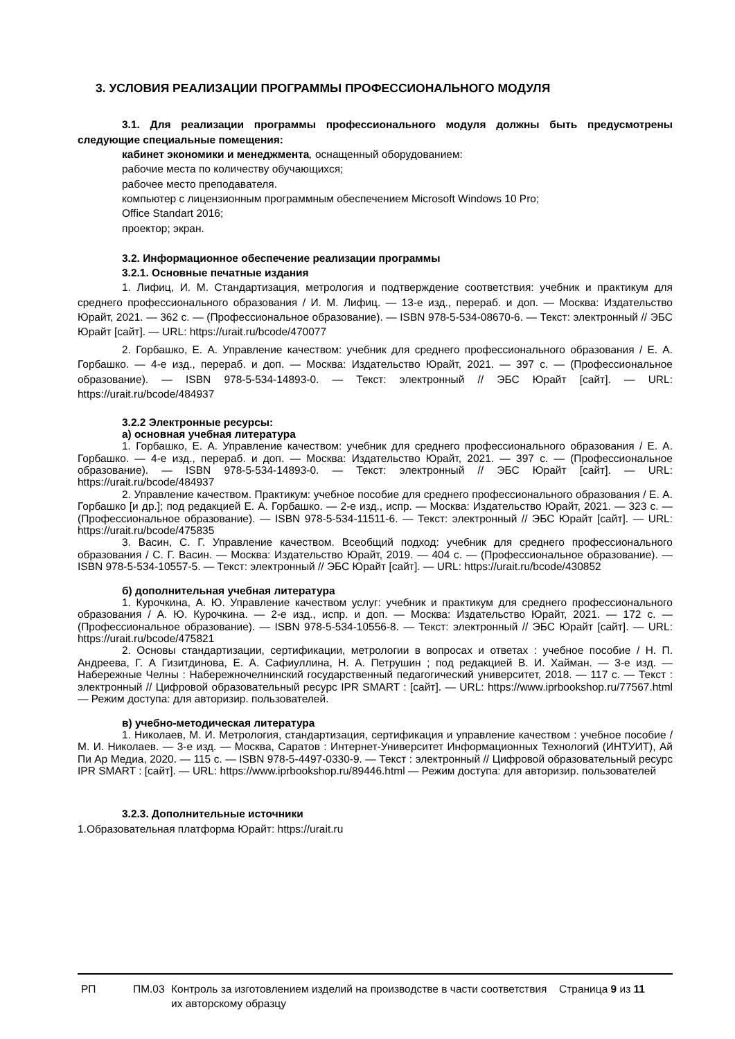3. УСЛОВИЯ РЕАЛИЗАЦИИ ПРОГРАММЫ ПРОФЕССИОНАЛЬНОГО МОДУЛЯ
3.1. Для реализации программы профессионального модуля должны быть предусмотрены следующие специальные помещения:
кабинет экономики и менеджмента, оснащенный оборудованием:
рабочие места по количеству обучающихся;
рабочее место преподавателя.
компьютер с лицензионным программным обеспечением Microsoft Windows 10 Pro;
Office Standart 2016;
проектор; экран.
3.2. Информационное обеспечение реализации программы
3.2.1. Основные печатные издания
1. Лифиц, И. М. Стандартизация, метрология и подтверждение соответствия: учебник и практикум для среднего профессионального образования / И. М. Лифиц. — 13-е изд., перераб. и доп. — Москва: Издательство Юрайт, 2021. — 362 с. — (Профессиональное образование). — ISBN 978-5-534-08670-6. — Текст: электронный // ЭБС Юрайт [сайт]. — URL: https://urait.ru/bcode/470077
2. Горбашко, Е. А. Управление качеством: учебник для среднего профессионального образования / Е. А. Горбашко. — 4-е изд., перераб. и доп. — Москва: Издательство Юрайт, 2021. — 397 с. — (Профессиональное образование). — ISBN 978-5-534-14893-0. — Текст: электронный // ЭБС Юрайт [сайт]. — URL: https://urait.ru/bcode/484937
3.2.2 Электронные ресурсы:
а) основная учебная литература
1. Горбашко, Е. А. Управление качеством: учебник для среднего профессионального образования / Е. А. Горбашко. — 4-е изд., перераб. и доп. — Москва: Издательство Юрайт, 2021. — 397 с. — (Профессиональное образование). — ISBN 978-5-534-14893-0. — Текст: электронный // ЭБС Юрайт [сайт]. — URL: https://urait.ru/bcode/484937
2. Управление качеством. Практикум: учебное пособие для среднего профессионального образования / Е. А. Горбашко [и др.]; под редакцией Е. А. Горбашко. — 2-е изд., испр. — Москва: Издательство Юрайт, 2021. — 323 с. — (Профессиональное образование). — ISBN 978-5-534-11511-6. — Текст: электронный // ЭБС Юрайт [сайт]. — URL: https://urait.ru/bcode/475835
3. Васин, С. Г. Управление качеством. Всеобщий подход: учебник для среднего профессионального образования / С. Г. Васин. — Москва: Издательство Юрайт, 2019. — 404 с. — (Профессиональное образование). — ISBN 978-5-534-10557-5. — Текст: электронный // ЭБС Юрайт [сайт]. — URL: https://urait.ru/bcode/430852
б) дополнительная учебная литература
1. Курочкина, А. Ю. Управление качеством услуг: учебник и практикум для среднего профессионального образования / А. Ю. Курочкина. — 2-е изд., испр. и доп. — Москва: Издательство Юрайт, 2021. — 172 с. — (Профессиональное образование). — ISBN 978-5-534-10556-8. — Текст: электронный // ЭБС Юрайт [сайт]. — URL: https://urait.ru/bcode/475821
2. Основы стандартизации, сертификации, метрологии в вопросах и ответах : учебное пособие / Н. П. Андреева, Г. А Гизитдинова, Е. А. Сафиуллина, Н. А. Петрушин ; под редакцией В. И. Хайман. — 3-е изд. — Набережные Челны : Набережночелнинский государственный педагогический университет, 2018. — 117 с. — Текст : электронный // Цифровой образовательный ресурс IPR SMART : [сайт]. — URL: https://www.iprbookshop.ru/77567.html — Режим доступа: для авторизир. пользователей.
в) учебно-методическая литература
1. Николаев, М. И. Метрология, стандартизация, сертификация и управление качеством : учебное пособие / М. И. Николаев. — 3-е изд. — Москва, Саратов : Интернет-Университет Информационных Технологий (ИНТУИТ), Ай Пи Ар Медиа, 2020. — 115 с. — ISBN 978-5-4497-0330-9. — Текст : электронный // Цифровой образовательный ресурс IPR SMART : [сайт]. — URL: https://www.iprbookshop.ru/89446.html — Режим доступа: для авторизир. пользователей
3.2.3. Дополнительные источники
1.Образовательная платформа Юрайт: https://urait.ru
РП ПМ.03 Контроль за изготовлением изделий на производстве в части соответствия их авторскому образцу
Страница 9 из 11